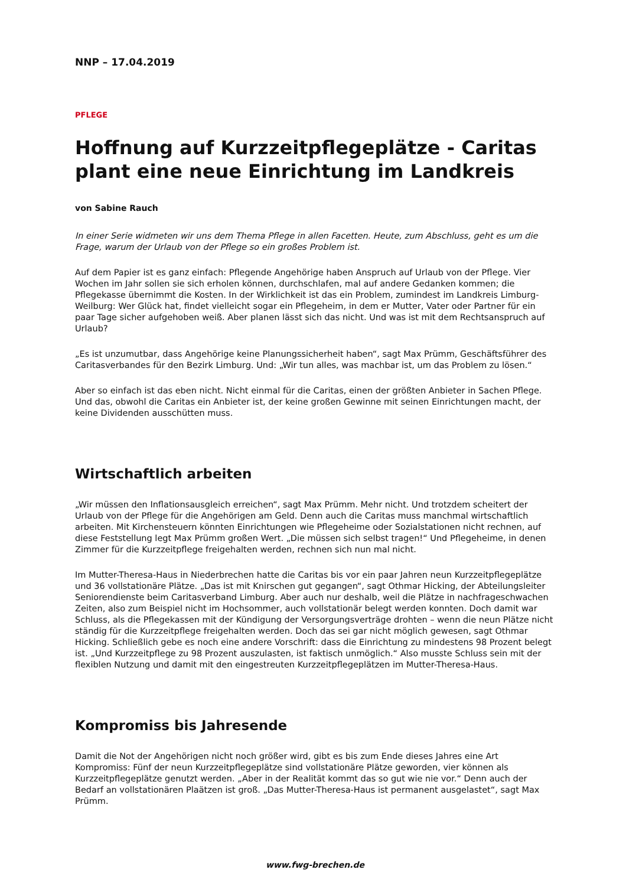NNP – 17.04.2019
PFLEGE
Hoffnung auf Kurzzeitpflegeplätze - Caritas plant eine neue Einrichtung im Landkreis
von Sabine Rauch
In einer Serie widmeten wir uns dem Thema Pflege in allen Facetten. Heute, zum Abschluss, geht es um die Frage, warum der Urlaub von der Pflege so ein großes Problem ist.
Auf dem Papier ist es ganz einfach: Pflegende Angehörige haben Anspruch auf Urlaub von der Pflege. Vier Wochen im Jahr sollen sie sich erholen können, durchschlafen, mal auf andere Gedanken kommen; die Pflegekasse übernimmt die Kosten. In der Wirklichkeit ist das ein Problem, zumindest im Landkreis Limburg-Weilburg: Wer Glück hat, findet vielleicht sogar ein Pflegeheim, in dem er Mutter, Vater oder Partner für ein paar Tage sicher aufgehoben weiß. Aber planen lässt sich das nicht. Und was ist mit dem Rechtsanspruch auf Urlaub?
„Es ist unzumutbar, dass Angehörige keine Planungssicherheit haben“, sagt Max Prümm, Geschäftsführer des Caritasverbandes für den Bezirk Limburg. Und: „Wir tun alles, was machbar ist, um das Problem zu lösen.“
Aber so einfach ist das eben nicht. Nicht einmal für die Caritas, einen der größten Anbieter in Sachen Pflege. Und das, obwohl die Caritas ein Anbieter ist, der keine großen Gewinne mit seinen Einrichtungen macht, der keine Dividenden ausschütten muss.
Wirtschaftlich arbeiten
„Wir müssen den Inflationsausgleich erreichen“, sagt Max Prümm. Mehr nicht. Und trotzdem scheitert der Urlaub von der Pflege für die Angehörigen am Geld. Denn auch die Caritas muss manchmal wirtschaftlich arbeiten. Mit Kirchensteuern könnten Einrichtungen wie Pflegeheime oder Sozialstationen nicht rechnen, auf diese Feststellung legt Max Prümm großen Wert. „Die müssen sich selbst tragen!“ Und Pflegeheime, in denen Zimmer für die Kurzzeitpflege freigehalten werden, rechnen sich nun mal nicht.
Im Mutter-Theresa-Haus in Niederbrechen hatte die Caritas bis vor ein paar Jahren neun Kurzzeitpflegeplätze und 36 vollstationäre Plätze. „Das ist mit Knirschen gut gegangen“, sagt Othmar Hicking, der Abteilungsleiter Seniorendienste beim Caritasverband Limburg. Aber auch nur deshalb, weil die Plätze in nachfrageschwachen Zeiten, also zum Beispiel nicht im Hochsommer, auch vollstationär belegt werden konnten. Doch damit war Schluss, als die Pflegekassen mit der Kündigung der Versorgungsverträge drohten – wenn die neun Plätze nicht ständig für die Kurzzeitpflege freigehalten werden. Doch das sei gar nicht möglich gewesen, sagt Othmar Hicking. Schließlich gebe es noch eine andere Vorschrift: dass die Einrichtung zu mindestens 98 Prozent belegt ist. „Und Kurzzeitpflege zu 98 Prozent auszulasten, ist faktisch unmöglich.“ Also musste Schluss sein mit der flexiblen Nutzung und damit mit den eingestreuten Kurzzeitpflegeplätzen im Mutter-Theresa-Haus.
Kompromiss bis Jahresende
Damit die Not der Angehörigen nicht noch größer wird, gibt es bis zum Ende dieses Jahres eine Art Kompromiss: Fünf der neun Kurzzeitpflegeplätze sind vollstationäre Plätze geworden, vier können als Kurzzeitpflegeplätze genutzt werden. „Aber in der Realität kommt das so gut wie nie vor.“ Denn auch der Bedarf an vollstationären Plaätzen ist groß. „Das Mutter-Theresa-Haus ist permanent ausgelastet“, sagt Max Prümm.
www.fwg-brechen.de